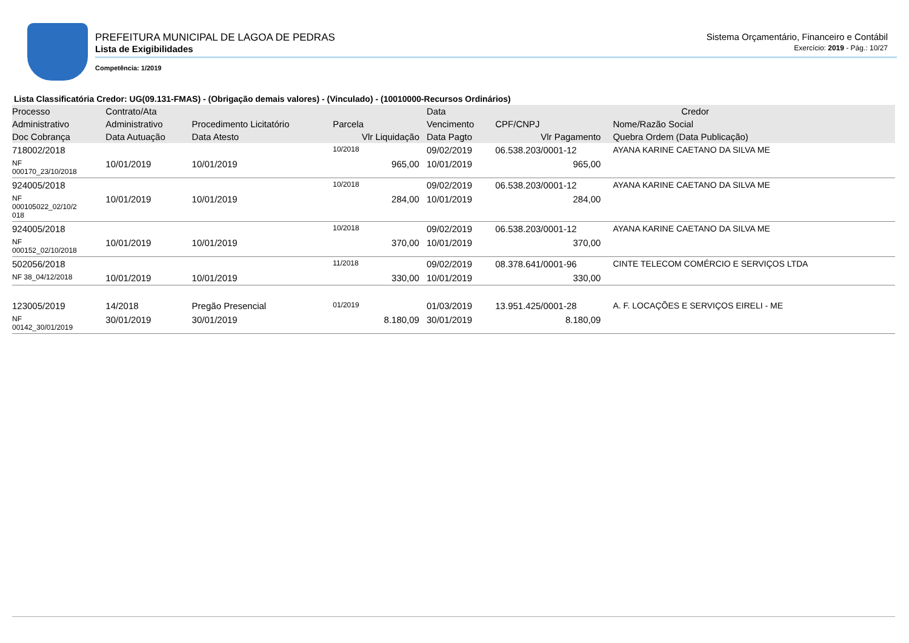PREFEITURA MUNICIPAL DE LAGOA DE PEDRAS
Lista de Exigibilidades
Competência: 1/2019
Sistema Orçamentário, Financeiro e Contábil
Exercício: 2019 - Pág.: 10/27
Lista Classificatória Credor: UG(09.131-FMAS) - (Obrigação demais valores) - (Vinculado) - (10010000-Recursos Ordinários)
| Processo | Contrato/Ata | | | Data | Credor | |
| --- | --- | --- | --- | --- | --- | --- |
| Administrativo | Administrativo | Procedimento Licitatório | Parcela | Vencimento | CPF/CNPJ | Nome/Razão Social |
| Doc Cobrança | Data Autuação | Data Atesto | Vlr Liquidação | Data Pagto | Vlr Pagamento | Quebra Ordem (Data Publicação) |
| 718002/2018 | | | 10/2018 | 09/02/2019 | 06.538.203/0001-12 | AYANA KARINE CAETANO DA SILVA ME |
| NF 000170_23/10/2018 | 10/01/2019 | 10/01/2019 | 965,00 | 10/01/2019 | 965,00 | |
| 924005/2018 | | | 10/2018 | 09/02/2019 | 06.538.203/0001-12 | AYANA KARINE CAETANO DA SILVA ME |
| NF 000105022_02/10/2 018 | 10/01/2019 | 10/01/2019 | 284,00 | 10/01/2019 | 284,00 | |
| 924005/2018 | | | 10/2018 | 09/02/2019 | 06.538.203/0001-12 | AYANA KARINE CAETANO DA SILVA ME |
| NF 000152_02/10/2018 | 10/01/2019 | 10/01/2019 | 370,00 | 10/01/2019 | 370,00 | |
| 502056/2018 | | | 11/2018 | 09/02/2019 | 08.378.641/0001-96 | CINTE TELECOM COMÉRCIO E SERVIÇOS LTDA |
| NF 38_04/12/2018 | 10/01/2019 | 10/01/2019 | 330,00 | 10/01/2019 | 330,00 | |
| 123005/2019 | 14/2018 | Pregão Presencial | 01/2019 | 01/03/2019 | 13.951.425/0001-28 | A. F. LOCAÇÕES E SERVIÇOS EIRELI - ME |
| NF 00142_30/01/2019 | 30/01/2019 | 30/01/2019 | 8.180,09 | 30/01/2019 | 8.180,09 | |